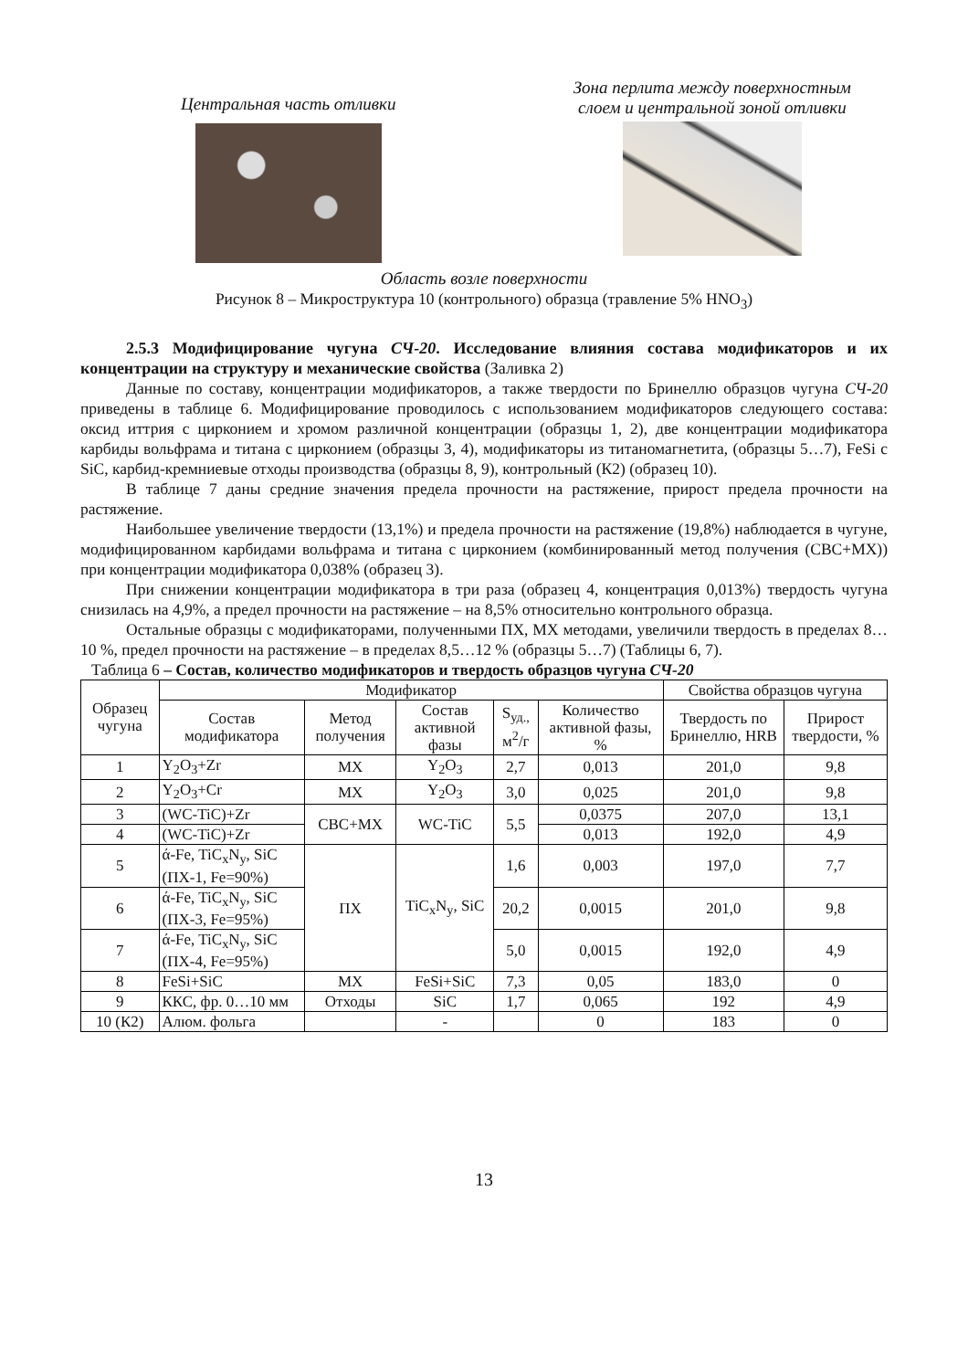Центральная часть отливки
Зона перлита между поверхностным
слоем и центральной зоной отливки
Область возле поверхности
Рисунок 8 – Микроструктура 10 (контрольного) образца (травление 5% HNO<sub>3</sub>)
2.5.3 Модифицирование чугуна СЧ-20. Исследование влияния состава модификаторов и их концентрации на структуру и механические свойства (Заливка 2)
Данные по составу, концентрации модификаторов, а также твердости по Бринеллю образцов чугуна СЧ-20 приведены в таблице 6. Модифицирование проводилось с использованием модификаторов следующего состава: оксид иттрия с цирконием и хромом различной концентрации (образцы 1, 2), две концентрации модификатора карбиды вольфрама и титана с цирконием (образцы 3, 4), модификаторы из титаномагнетита, (образцы 5…7), FeSi с SiC, карбид-кремниевые отходы производства (образцы 8, 9), контрольный (К2) (образец 10).
В таблице 7 даны средние значения предела прочности на растяжение, прирост предела прочности на растяжение.
Наибольшее увеличение твердости (13,1%) и предела прочности на растяжение (19,8%) наблюдается в чугуне, модифицированном карбидами вольфрама и титана с цирконием (комбинированный метод получения (СВС+МХ)) при концентрации модификатора 0,038% (образец 3).
При снижении концентрации модификатора в три раза (образец 4, концентрация 0,013%) твердость чугуна снизилась на 4,9%, а предел прочности на растяжение – на 8,5% относительно контрольного образца.
Остальные образцы с модификаторами, полученными ПХ, МХ методами, увеличили твердость в пределах 8…10 %, предел прочности на растяжение – в пределах 8,5…12 % (образцы 5…7) (Таблицы 6, 7).
Таблица 6 – Состав, количество модификаторов и твердость образцов чугуна СЧ-20
| Образец чугуна | Модификатор | | | | | Свойства образцов чугуна | |
| --- | --- | --- | --- | --- | --- | --- | --- |
| | Состав модификатора | Метод получения | Состав активной фазы | S<sub>уд.,</sub> м<sup>2</sup>/г | Количество активной фазы, % | Твердость по Бринеллю, HRB | Прирост твердости, % |
| 1 | Y<sub>2</sub>O<sub>3</sub>+Zr | МХ | Y<sub>2</sub>O<sub>3</sub> | 2,7 | 0,013 | 201,0 | 9,8 |
| 2 | Y<sub>2</sub>O<sub>3</sub>+Cr | МХ | Y<sub>2</sub>O<sub>3</sub> | 3,0 | 0,025 | 201,0 | 9,8 |
| 3 | (WC-TiC)+Zr | СВС+МХ | WC-TiC | 5,5 | 0,0375 | 207,0 | 13,1 |
| 4 | (WC-TiC)+Zr | | | | 0,013 | 192,0 | 4,9 |
| 5 | ά-Fe, TiC<sub>x</sub>N<sub>y</sub>, SiC (ПХ-1, Fe=90%) | ПХ | TiC<sub>x</sub>N<sub>y</sub>, SiC | 1,6 | 0,003 | 197,0 | 7,7 |
| 6 | ά-Fe, TiC<sub>x</sub>N<sub>y</sub>, SiC (ПХ-3, Fe=95%) | | | 20,2 | 0,0015 | 201,0 | 9,8 |
| 7 | ά-Fe, TiC<sub>x</sub>N<sub>y</sub>, SiC (ПХ-4, Fe=95%) | | | 5,0 | 0,0015 | 192,0 | 4,9 |
| 8 | FeSi+SiC | МХ | FeSi+SiC | 7,3 | 0,05 | 183,0 | 0 |
| 9 | ККС, фр. 0…10 мм | Отходы | SiC | 1,7 | 0,065 | 192 | 4,9 |
| 10 (К2) | Алюм. фольга | | - | | 0 | 183 | 0 |
13